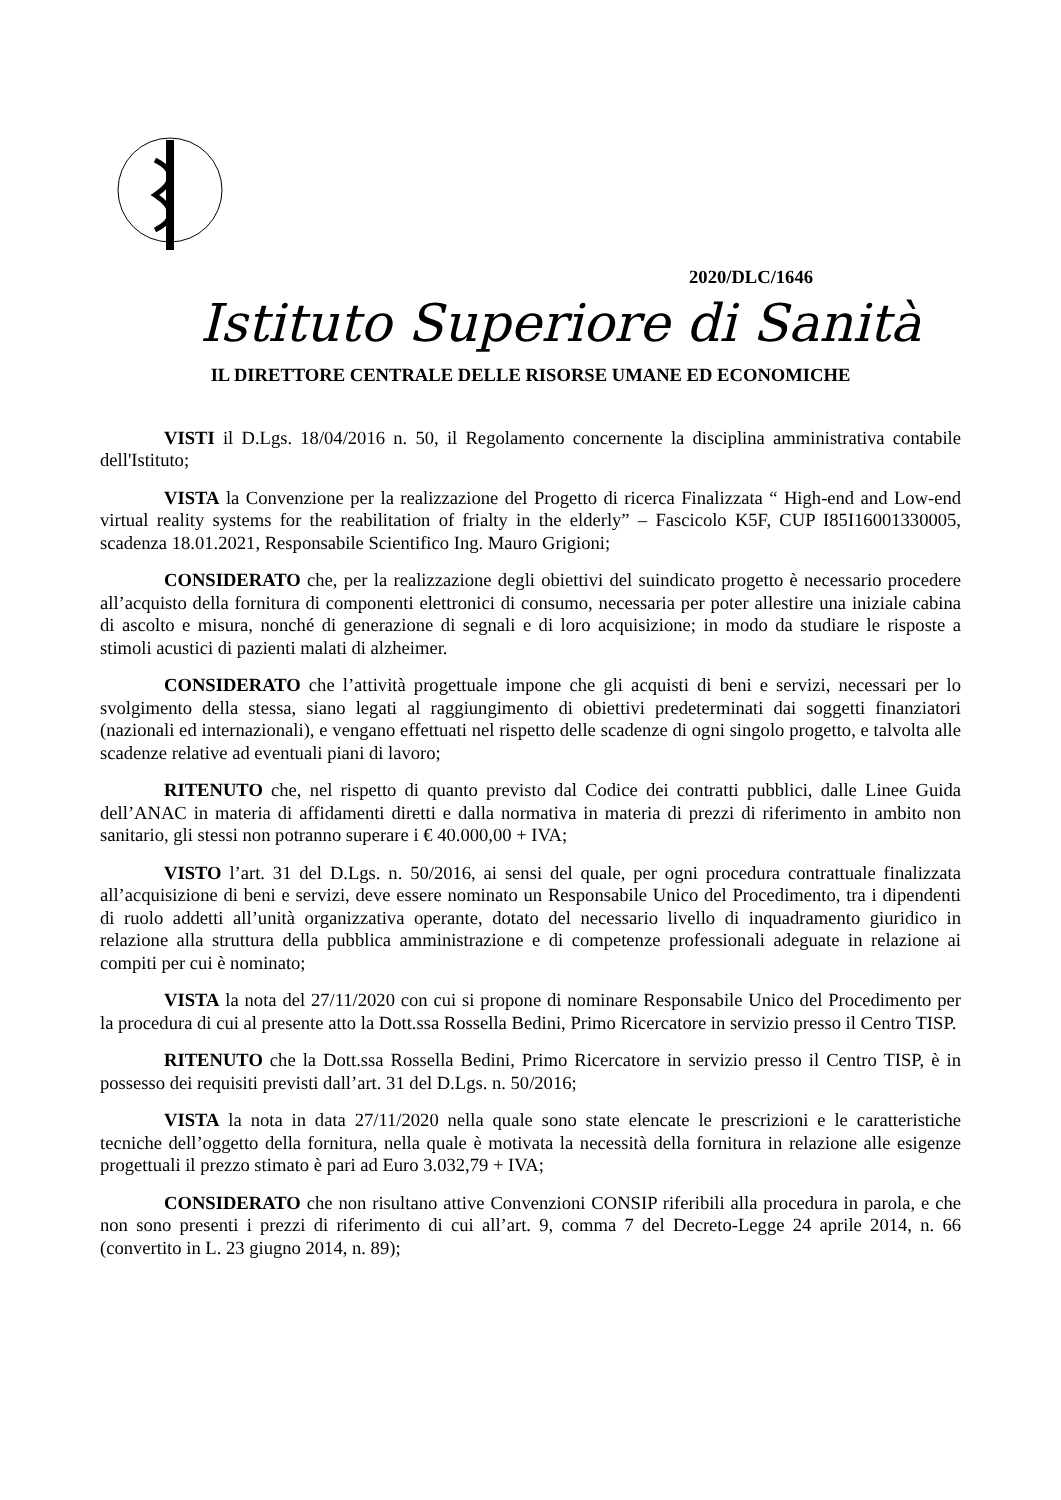2020/DLC/1646
Istituto Superiore di Sanità
IL DIRETTORE CENTRALE DELLE RISORSE UMANE ED ECONOMICHE
VISTI il D.Lgs. 18/04/2016 n. 50, il Regolamento concernente la disciplina amministrativa contabile dell'Istituto;
VISTA la Convenzione per la realizzazione del Progetto di ricerca Finalizzata “ High-end and Low-end virtual reality systems for the reabilitation of frialty in the elderly” – Fascicolo K5F, CUP I85I16001330005, scadenza 18.01.2021, Responsabile Scientifico Ing. Mauro Grigioni;
CONSIDERATO che, per la realizzazione degli obiettivi del suindicato progetto è necessario procedere all’acquisto della fornitura di componenti elettronici di consumo, necessaria per poter allestire una iniziale cabina di ascolto e misura, nonché di generazione di segnali e di loro acquisizione; in modo da studiare le risposte a stimoli acustici di pazienti malati di alzheimer.
CONSIDERATO che l’attività progettuale impone che gli acquisti di beni e servizi, necessari per lo svolgimento della stessa, siano legati al raggiungimento di obiettivi predeterminati dai soggetti finanziatori (nazionali ed internazionali), e vengano effettuati nel rispetto delle scadenze di ogni singolo progetto, e talvolta alle scadenze relative ad eventuali piani di lavoro;
RITENUTO che, nel rispetto di quanto previsto dal Codice dei contratti pubblici, dalle Linee Guida dell’ANAC in materia di affidamenti diretti e dalla normativa in materia di prezzi di riferimento in ambito non sanitario, gli stessi non potranno superare i € 40.000,00 + IVA;
VISTO l’art. 31 del D.Lgs. n. 50/2016, ai sensi del quale, per ogni procedura contrattuale finalizzata all’acquisizione di beni e servizi, deve essere nominato un Responsabile Unico del Procedimento, tra i dipendenti di ruolo addetti all’unità organizzativa operante, dotato del necessario livello di inquadramento giuridico in relazione alla struttura della pubblica amministrazione e di competenze professionali adeguate in relazione ai compiti per cui è nominato;
VISTA la nota del 27/11/2020 con cui si propone di nominare Responsabile Unico del Procedimento per la procedura di cui al presente atto la Dott.ssa Rossella Bedini, Primo Ricercatore in servizio presso il Centro TISP.
RITENUTO che la Dott.ssa Rossella Bedini, Primo Ricercatore in servizio presso il Centro TISP, è in possesso dei requisiti previsti dall’art. 31 del D.Lgs. n. 50/2016;
VISTA la nota in data 27/11/2020 nella quale sono state elencate le prescrizioni e le caratteristiche tecniche dell’oggetto della fornitura, nella quale è motivata la necessità della fornitura in relazione alle esigenze progettuali il prezzo stimato è pari ad Euro 3.032,79 + IVA;
CONSIDERATO che non risultano attive Convenzioni CONSIP riferibili alla procedura in parola, e che non sono presenti i prezzi di riferimento di cui all’art. 9, comma 7 del Decreto-Legge 24 aprile 2014, n. 66 (convertito in L. 23 giugno 2014, n. 89);